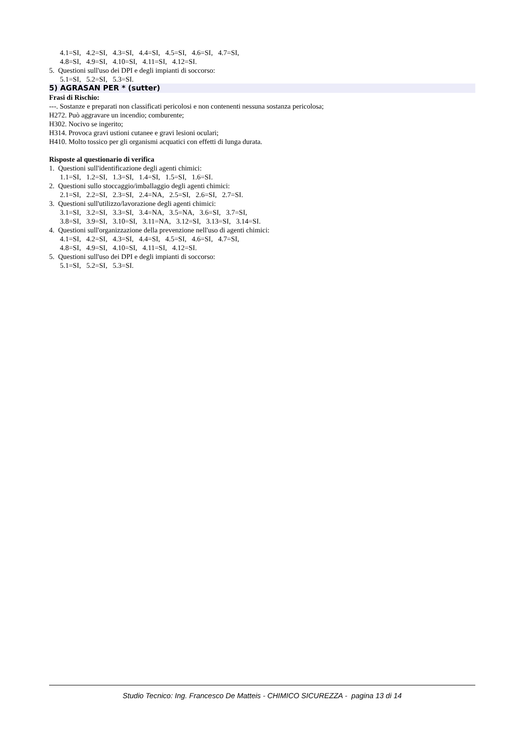4.1=SI, 4.2=SI, 4.3=SI, 4.4=SI, 4.5=SI, 4.6=SI, 4.7=SI,
4.8=SI, 4.9=SI, 4.10=SI, 4.11=SI, 4.12=SI.
5. Questioni sull'uso dei DPI e degli impianti di soccorso:
5.1=SI, 5.2=SI, 5.3=SI.
5) AGRASAN PER * (sutter)
Frasi di Rischio:
---. Sostanze e preparati non classificati pericolosi e non contenenti nessuna sostanza pericolosa;
H272. Può aggravare un incendio; comburente;
H302. Nocivo se ingerito;
H314. Provoca gravi ustioni cutanee e gravi lesioni oculari;
H410. Molto tossico per gli organismi acquatici con effetti di lunga durata.
Risposte al questionario di verifica
1. Questioni sull'identificazione degli agenti chimici:
1.1=SI, 1.2=SI, 1.3=SI, 1.4=SI, 1.5=SI, 1.6=SI.
2. Questioni sullo stoccaggio/imballaggio degli agenti chimici:
2.1=SI, 2.2=SI, 2.3=SI, 2.4=NA, 2.5=SI, 2.6=SI, 2.7=SI.
3. Questioni sull'utilizzo/lavorazione degli agenti chimici:
3.1=SI, 3.2=SI, 3.3=SI, 3.4=NA, 3.5=NA, 3.6=SI, 3.7=SI,
3.8=SI, 3.9=SI, 3.10=SI, 3.11=NA, 3.12=SI, 3.13=SI, 3.14=SI.
4. Questioni sull'organizzazione della prevenzione nell'uso di agenti chimici:
4.1=SI, 4.2=SI, 4.3=SI, 4.4=SI, 4.5=SI, 4.6=SI, 4.7=SI,
4.8=SI, 4.9=SI, 4.10=SI, 4.11=SI, 4.12=SI.
5. Questioni sull'uso dei DPI e degli impianti di soccorso:
5.1=SI, 5.2=SI, 5.3=SI.
Studio Tecnico: Ing. Francesco De Matteis - CHIMICO SICUREZZA - pagina 13 di 14